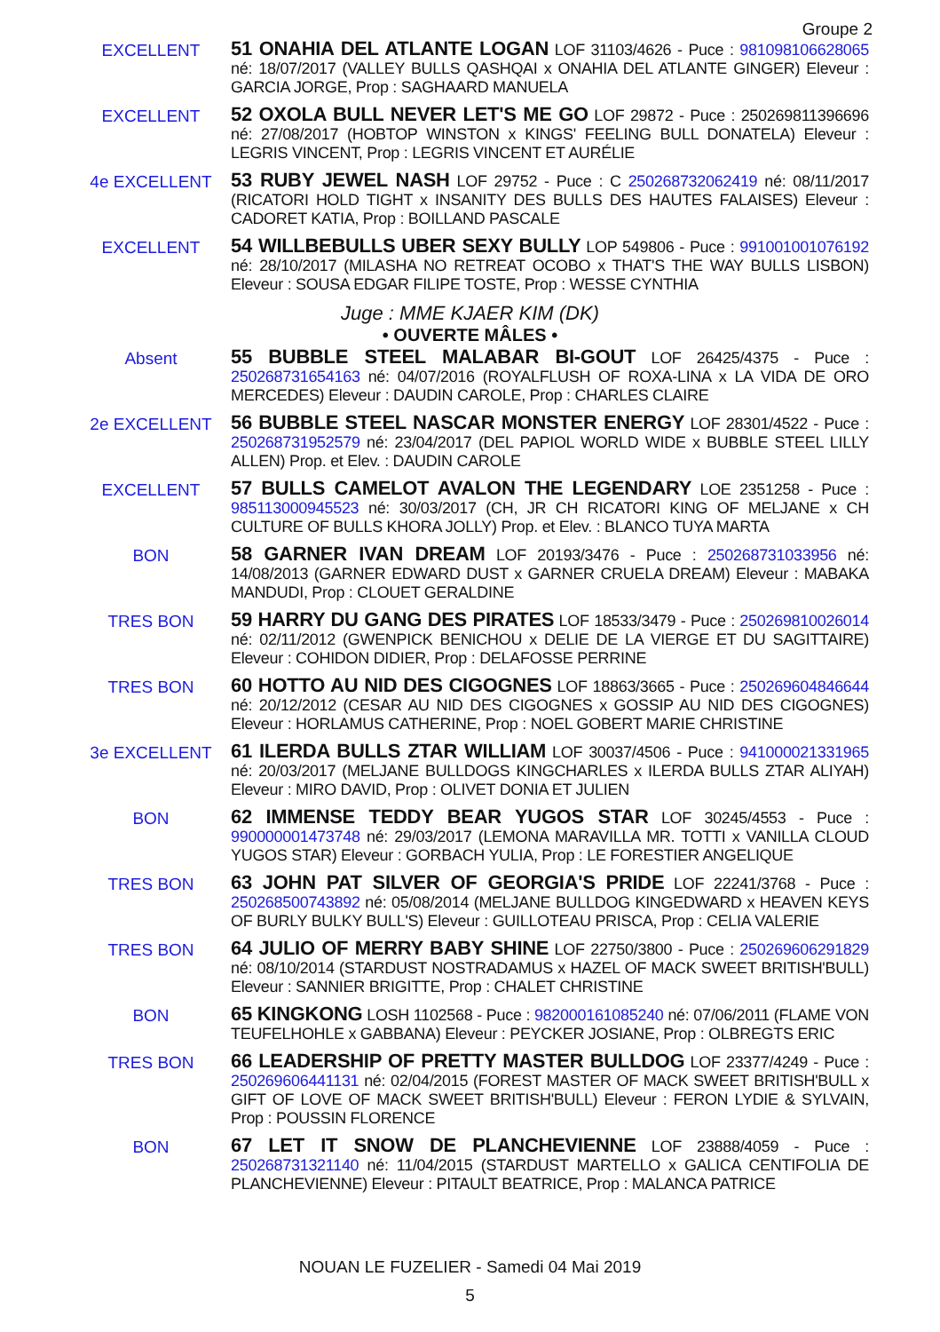Groupe 2
EXCELLENT
51 ONAHIA DEL ATLANTE LOGAN LOF 31103/4626 - Puce : 981098106628065 né: 18/07/2017 (VALLEY BULLS QASHQAI x ONAHIA DEL ATLANTE GINGER) Eleveur : GARCIA JORGE, Prop : SAGHAARD MANUELA
EXCELLENT
52 OXOLA BULL NEVER LET'S ME GO LOF 29872 - Puce : 250269811396696 né: 27/08/2017 (HOBTOP WINSTON x KINGS' FEELING BULL DONATELA) Eleveur : LEGRIS VINCENT, Prop : LEGRIS VINCENT ET AURÉLIE
4e EXCELLENT
53 RUBY JEWEL NASH LOF 29752 - Puce : C 250268732062419 né: 08/11/2017 (RICATORI HOLD TIGHT x INSANITY DES BULLS DES HAUTES FALAISES) Eleveur : CADORET KATIA, Prop : BOILLAND PASCALE
EXCELLENT
54 WILLBEBULLS UBER SEXY BULLY LOP 549806 - Puce : 991001001076192 né: 28/10/2017 (MILASHA NO RETREAT OCOBO x THAT'S THE WAY BULLS LISBON) Eleveur : SOUSA EDGAR FILIPE TOSTE, Prop : WESSE CYNTHIA
Juge : MME KJAER KIM (DK)
• OUVERTE MÂLES •
Absent
55 BUBBLE STEEL MALABAR BI-GOUT LOF 26425/4375 - Puce : 250268731654163 né: 04/07/2016 (ROYALFLUSH OF ROXA-LINA x LA VIDA DE ORO MERCEDES) Eleveur : DAUDIN CAROLE, Prop : CHARLES CLAIRE
2e EXCELLENT
56 BUBBLE STEEL NASCAR MONSTER ENERGY LOF 28301/4522 - Puce : 250268731952579 né: 23/04/2017 (DEL PAPIOL WORLD WIDE x BUBBLE STEEL LILLY ALLEN) Prop. et Elev. : DAUDIN CAROLE
EXCELLENT
57 BULLS CAMELOT AVALON THE LEGENDARY LOE 2351258 - Puce : 985113000945523 né: 30/03/2017 (CH, JR CH RICATORI KING OF MELJANE x CH CULTURE OF BULLS KHORA JOLLY) Prop. et Elev. : BLANCO TUYA MARTA
BON
58 GARNER IVAN DREAM LOF 20193/3476 - Puce : 250268731033956 né: 14/08/2013 (GARNER EDWARD DUST x GARNER CRUELA DREAM) Eleveur : MABAKA MANDUDI, Prop : CLOUET GERALDINE
TRES BON
59 HARRY DU GANG DES PIRATES LOF 18533/3479 - Puce : 250269810026014 né: 02/11/2012 (GWENPICK BENICHOU x DELIE DE LA VIERGE ET DU SAGITTAIRE) Eleveur : COHIDON DIDIER, Prop : DELAFOSSE PERRINE
TRES BON
60 HOTTO AU NID DES CIGOGNES LOF 18863/3665 - Puce : 250269604846644 né: 20/12/2012 (CESAR AU NID DES CIGOGNES x GOSSIP AU NID DES CIGOGNES) Eleveur : HORLAMUS CATHERINE, Prop : NOEL GOBERT MARIE CHRISTINE
3e EXCELLENT
61 ILERDA BULLS ZTAR WILLIAM LOF 30037/4506 - Puce : 941000021331965 né: 20/03/2017 (MELJANE BULLDOGS KINGCHARLES x ILERDA BULLS ZTAR ALIYAH) Eleveur : MIRO DAVID, Prop : OLIVET DONIA ET JULIEN
BON
62 IMMENSE TEDDY BEAR YUGOS STAR LOF 30245/4553 - Puce : 990000001473748 né: 29/03/2017 (LEMONA MARAVILLA MR. TOTTI x VANILLA CLOUD YUGOS STAR) Eleveur : GORBACH YULIA, Prop : LE FORESTIER ANGELIQUE
TRES BON
63 JOHN PAT SILVER OF GEORGIA'S PRIDE LOF 22241/3768 - Puce : 250268500743892 né: 05/08/2014 (MELJANE BULLDOG KINGEDWARD x HEAVEN KEYS OF BURLY BULKY BULL'S) Eleveur : GUILLOTEAU PRISCA, Prop : CELIA VALERIE
TRES BON
64 JULIO OF MERRY BABY SHINE LOF 22750/3800 - Puce : 250269606291829 né: 08/10/2014 (STARDUST NOSTRADAMUS x HAZEL OF MACK SWEET BRITISH'BULL) Eleveur : SANNIER BRIGITTE, Prop : CHALET CHRISTINE
BON
65 KINGKONG LOSH 1102568 - Puce : 982000161085240 né: 07/06/2011 (FLAME VON TEUFELHOHLE x GABBANA) Eleveur : PEYCKER JOSIANE, Prop : OLBREGTS ERIC
TRES BON
66 LEADERSHIP OF PRETTY MASTER BULLDOG LOF 23377/4249 - Puce : 250269606441131 né: 02/04/2015 (FOREST MASTER OF MACK SWEET BRITISH'BULL x GIFT OF LOVE OF MACK SWEET BRITISH'BULL) Eleveur : FERON LYDIE & SYLVAIN, Prop : POUSSIN FLORENCE
BON
67 LET IT SNOW DE PLANCHEVIENNE LOF 23888/4059 - Puce : 250268731321140 né: 11/04/2015 (STARDUST MARTELLO x GALICA CENTIFOLIA DE PLANCHEVIENNE) Eleveur : PITAULT BEATRICE, Prop : MALANCA PATRICE
NOUAN LE FUZELIER - Samedi 04 Mai 2019
5